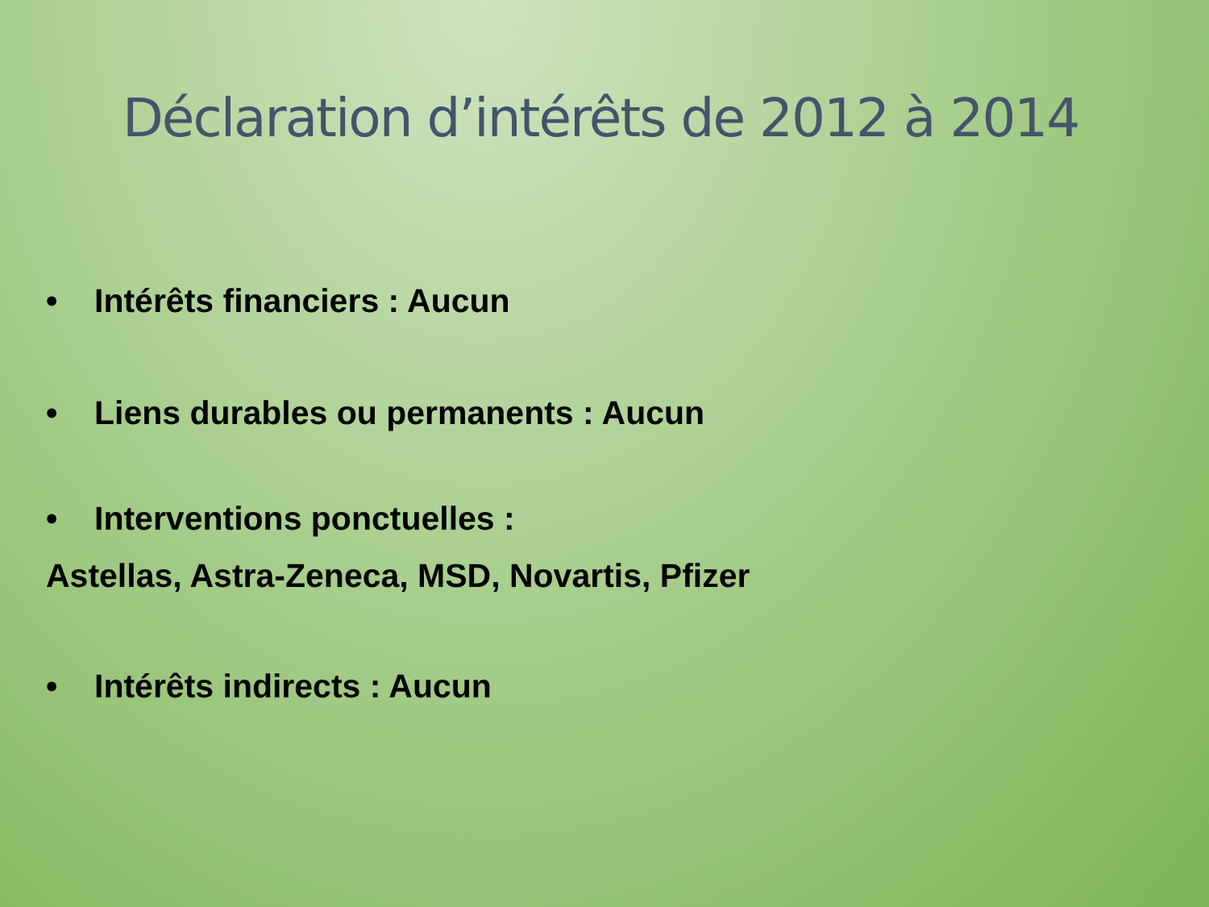Déclaration d’intérêts de 2012 à 2014
• Intérêts financiers : Aucun
• Liens durables ou permanents : Aucun
• Interventions ponctuelles :
Astellas, Astra-Zeneca, MSD, Novartis, Pfizer
• Intérêts indirects : Aucun